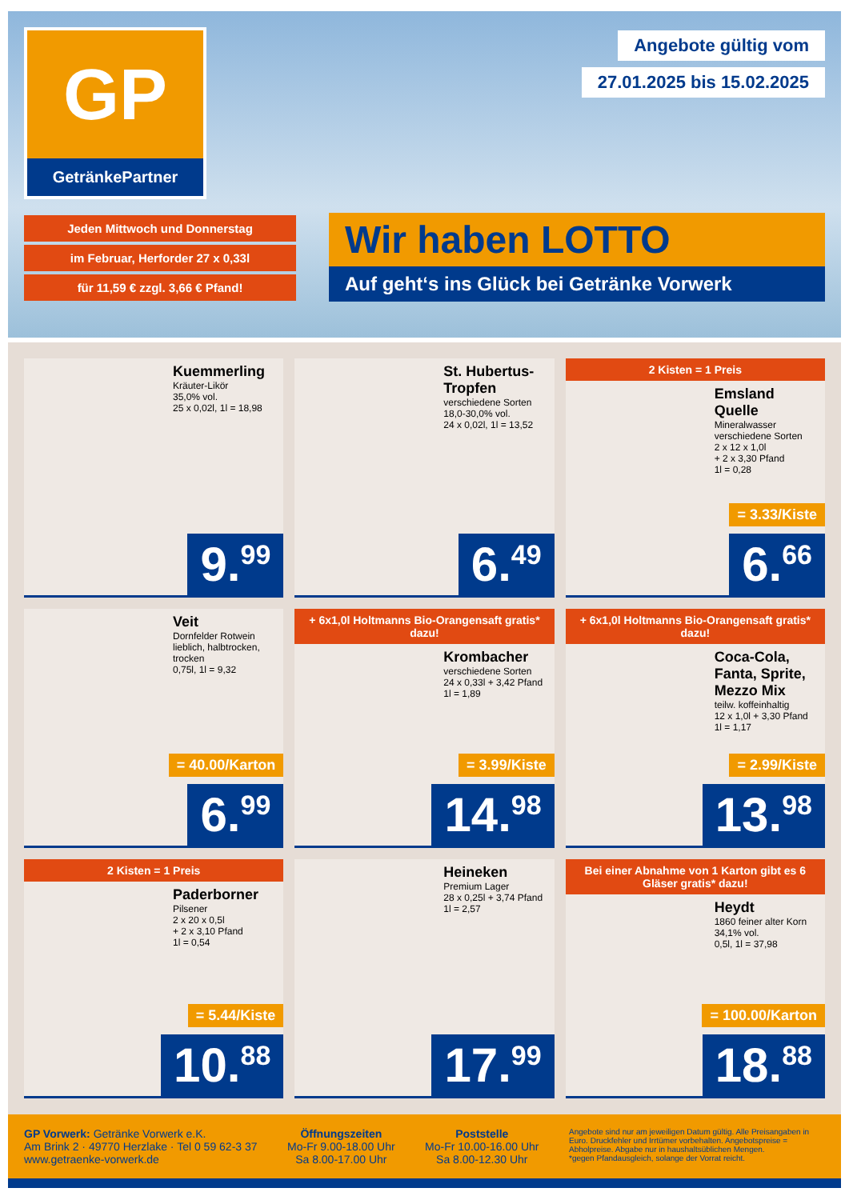GP
GetränkePartner
Jeden Mittwoch und Donnerstag
im Februar, Herforder 27 x 0,33l
für 11,59 € zzgl. 3,66 € Pfand!
Angebote gültig vom
27.01.2025 bis 15.02.2025
Wir haben LOTTO
Auf geht‘s ins Glück bei Getränke Vorwerk
Kuemmerling
Kräuter-Likör
35,0% vol.
25 x 0,02l, 1l = 18,98
9.<sup>99</sup>
St. Hubertus-Tropfen
verschiedene Sorten
18,0-30,0% vol.
24 x 0,02l, 1l = 13,52
6.<sup>49</sup>
2 Kisten = 1 Preis
Emsland Quelle
Mineralwasser verschiedene Sorten
2 x 12 x 1,0l
+ 2 x 3,30 Pfand
1l = 0,28
= 3.33/Kiste
6.<sup>66</sup>
Veit
Dornfelder Rotwein lieblich, halbtrocken, trocken
0,75l, 1l = 9,32
= 40.00/Karton
6.<sup>99</sup>
+ 6x1,0l Holtmanns Bio-Orangensaft gratis* dazu!
Krombacher
verschiedene Sorten
24 x 0,33l + 3,42 Pfand
1l = 1,89
= 3.99/Kiste
14.<sup>98</sup>
+ 6x1,0l Holtmanns Bio-Orangensaft gratis* dazu!
Coca-Cola, Fanta, Sprite, Mezzo Mix
teilw. koffeinhaltig
12 x 1,0l + 3,30 Pfand
1l = 1,17
= 2.99/Kiste
13.<sup>98</sup>
2 Kisten = 1 Preis
Paderborner
Pilsener
2 x 20 x 0,5l
+ 2 x 3,10 Pfand
1l = 0,54
= 5.44/Kiste
10.<sup>88</sup>
Heineken
Premium Lager
28 x 0,25l + 3,74 Pfand
1l = 2,57
17.<sup>99</sup>
Bei einer Abnahme von 1 Karton gibt es 6 Gläser gratis* dazu!
Heydt
1860 feiner alter Korn
34,1% vol.
0,5l, 1l = 37,98
= 100.00/Karton
18.<sup>88</sup>
GP Vorwerk: Getränke Vorwerk e.K.
Am Brink 2 · 49770 Herzlake · Tel 0 59 62-3 37
www.getraenke-vorwerk.de
Öffnungszeiten
Mo-Fr 9.00-18.00 Uhr
Sa 8.00-17.00 Uhr
Poststelle
Mo-Fr 10.00-16.00 Uhr
Sa 8.00-12.30 Uhr
Angebote sind nur am jeweiligen Datum gültig. Alle Preisangaben in Euro. Druckfehler und Irrtümer vorbehalten. Angebotspreise = Abholpreise. Abgabe nur in haushaltsüblichen Mengen.
*gegen Pfandausgleich, solange der Vorrat reicht.